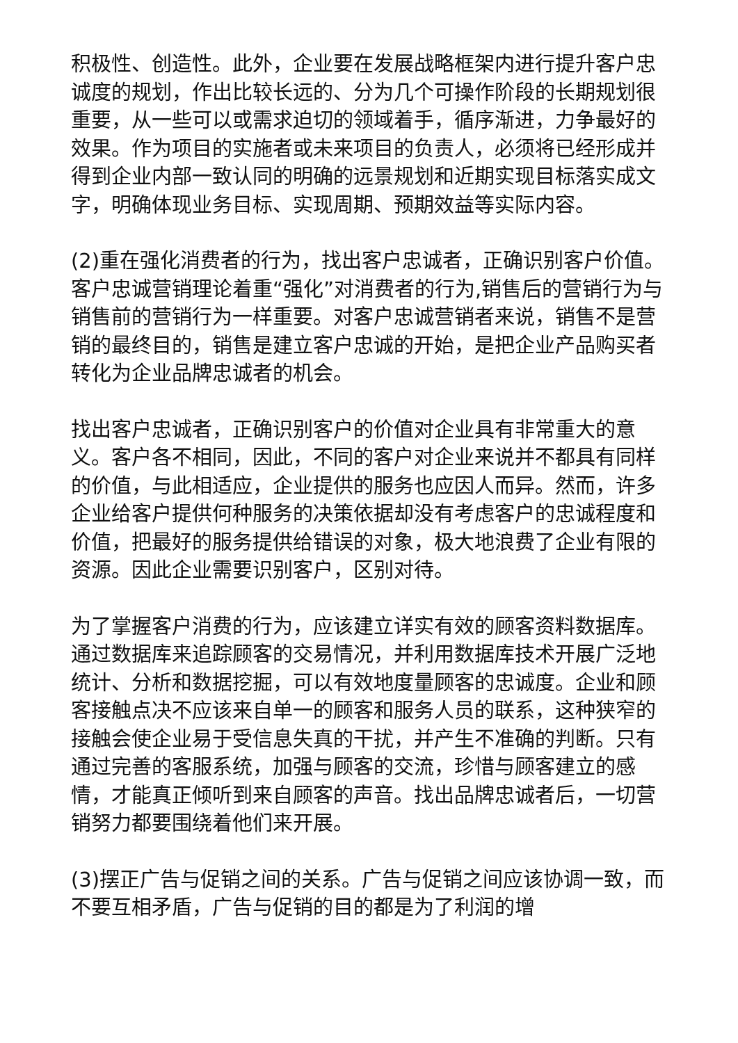积极性、创造性。此外，企业要在发展战略框架内进行提升客户忠诚度的规划，作出比较长远的、分为几个可操作阶段的长期规划很重要，从一些可以或需求迫切的领域着手，循序渐进，力争最好的效果。作为项目的实施者或未来项目的负责人，必须将已经形成并得到企业内部一致认同的明确的远景规划和近期实现目标落实成文字，明确体现业务目标、实现周期、预期效益等实际内容。
(2)重在强化消费者的行为，找出客户忠诚者，正确识别客户价值。客户忠诚营销理论着重“强化”对消费者的行为,销售后的营销行为与销售前的营销行为一样重要。对客户忠诚营销者来说，销售不是营销的最终目的，销售是建立客户忠诚的开始，是把企业产品购买者转化为企业品牌忠诚者的机会。
找出客户忠诚者，正确识别客户的价值对企业具有非常重大的意义。客户各不相同，因此，不同的客户对企业来说并不都具有同样的价值，与此相适应，企业提供的服务也应因人而异。然而，许多企业给客户提供何种服务的决策依据却没有考虑客户的忠诚程度和价值，把最好的服务提供给错误的对象，极大地浪费了企业有限的资源。因此企业需要识别客户，区别对待。
为了掌握客户消费的行为，应该建立详实有效的顾客资料数据库。通过数据库来追踪顾客的交易情况，并利用数据库技术开展广泛地统计、分析和数据挖掘，可以有效地度量顾客的忠诚度。企业和顾客接触点决不应该来自单一的顾客和服务人员的联系，这种狭窄的接触会使企业易于受信息失真的干扰，并产生不准确的判断。只有通过完善的客服系统，加强与顾客的交流，珍惜与顾客建立的感情，才能真正倾听到来自顾客的声音。找出品牌忠诚者后，一切营销努力都要围绕着他们来开展。
(3)摆正广告与促销之间的关系。广告与促销之间应该协调一致，而不要互相矛盾，广告与促销的目的都是为了利润的增